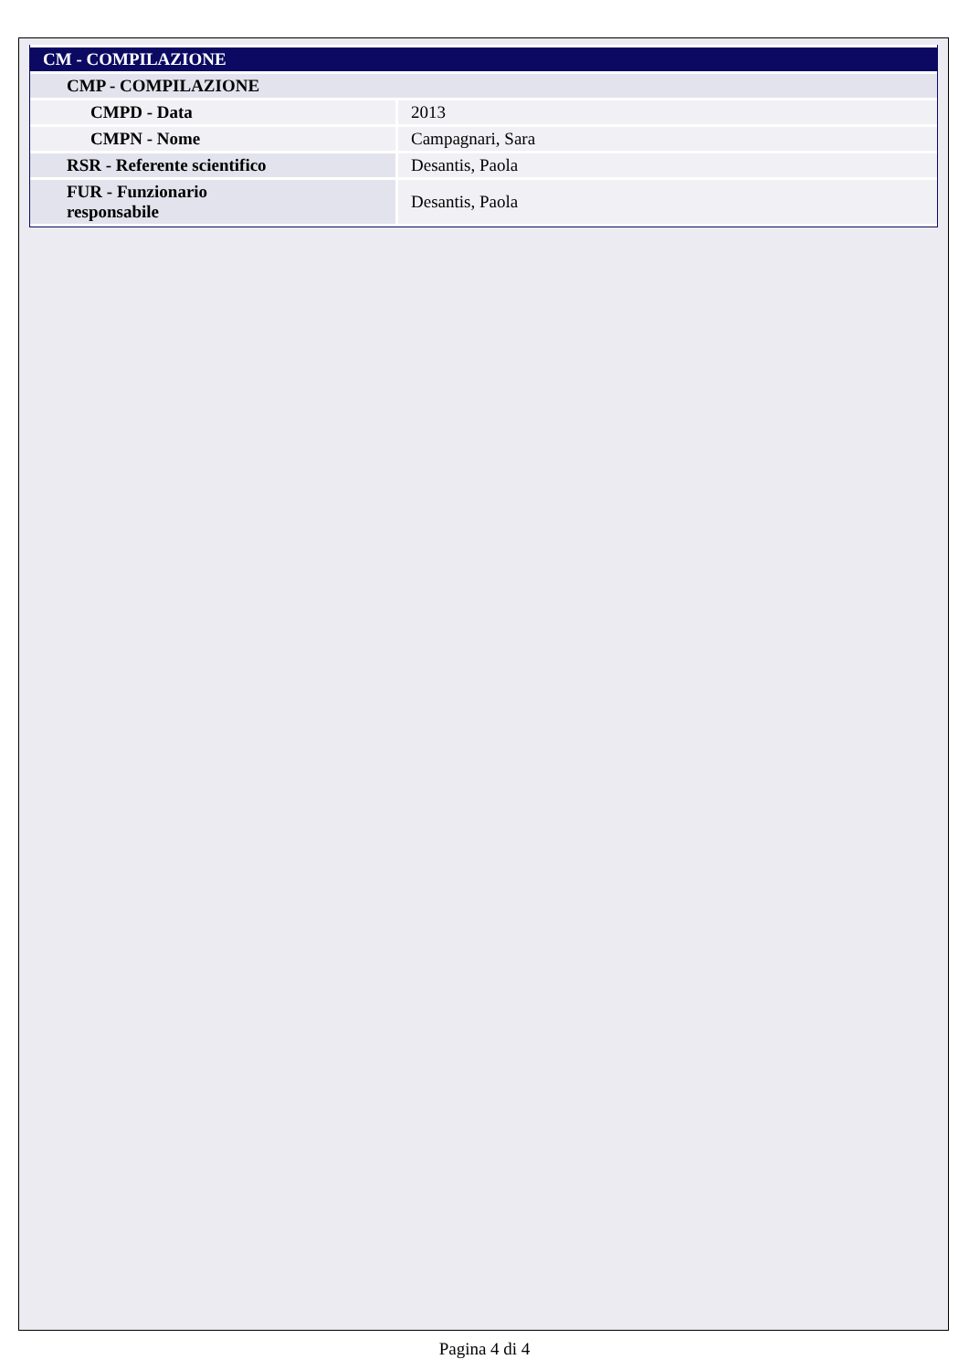| CM - COMPILAZIONE | |
| --- | --- |
| CMP - COMPILAZIONE | |
| CMPD - Data | 2013 |
| CMPN - Nome | Campagnari, Sara |
| RSR - Referente scientifico | Desantis, Paola |
| FUR - Funzionario responsabile | Desantis, Paola |
Pagina 4 di 4